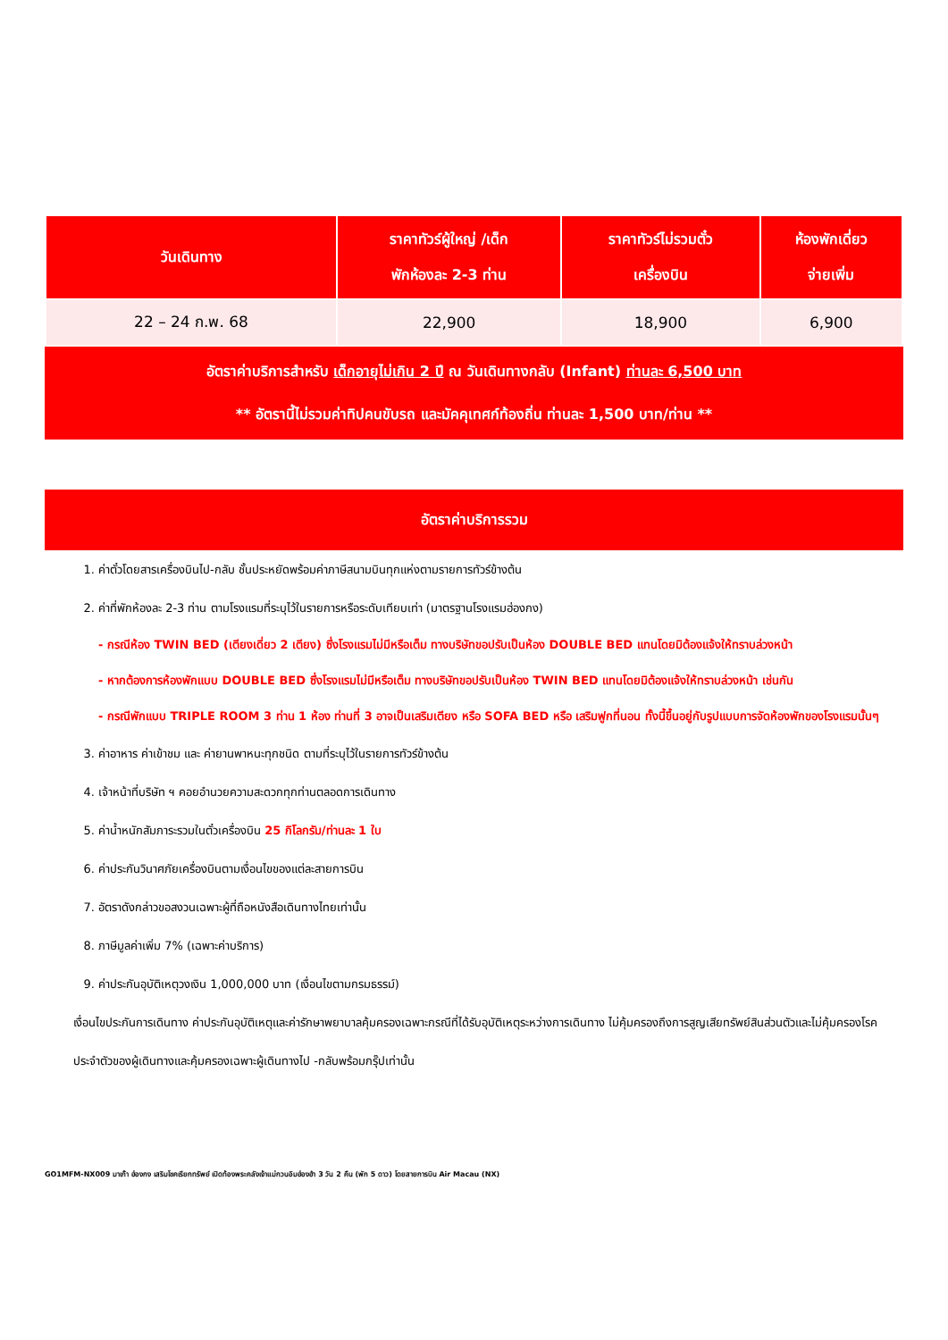| วันเดินทาง | ราคาทัวร์ผู้ใหญ่ /เด็ก พักห้องละ 2-3 ท่าน | ราคาทัวร์ไม่รวมตั๋ว เครื่องบิน | ห้องพักเดี่ยว จ่ายเพิ่ม |
| --- | --- | --- | --- |
| 22 – 24 ก.พ. 68 | 22,900 | 18,900 | 6,900 |
อัตราค่าบริการสำหรับ เด็กอายุไม่เกิน 2 ปี ณ วันเดินทางกลับ (Infant) ท่านละ 6,500 บาท
** อัตรานี้ไม่รวมค่าทิปคนขับรถ และมัคคุเทศก์ท้องถิ่น ท่านละ 1,500 บาท/ท่าน **
อัตราค่าบริการรวม
1. ค่าตั๋วโดยสารเครื่องบินไป-กลับ ชั้นประหยัดพร้อมค่าภาษีสนามบินทุกแห่งตามรายการทัวร์ข้างต้น
2. ค่าที่พักห้องละ 2-3 ท่าน ตามโรงแรมที่ระบุไว้ในรายการหรือระดับเทียบเท่า (มาตรฐานโรงแรมฮ่องกง)
- กรณีห้อง TWIN BED (เตียงเดี่ยว 2 เตียง) ซึ่งโรงแรมไม่มีหรือเต็ม ทางบริษัทขอปรับเป็นห้อง DOUBLE BED แทนโดยมิต้องแจ้งให้ทราบล่วงหน้า
- หากต้องการห้องพักแบบ DOUBLE BED ซึ่งโรงแรมไม่มีหรือเต็ม ทางบริษัทขอปรับเป็นห้อง TWIN BED แทนโดยมิต้องแจ้งให้ทราบล่วงหน้า เช่นกัน
- กรณีพักแบบ TRIPLE ROOM 3 ท่าน 1 ห้อง ท่านที่ 3 อาจเป็นเสริมเตียง หรือ SOFA BED หรือ เสริมฟูกที่นอน ทั้งนี้ขึ้นอยู่กับรูปแบบการจัดห้องพักของโรงแรมนั้นๆ
3. ค่าอาหาร ค่าเข้าชม และ ค่ายานพาหนะทุกชนิด ตามที่ระบุไว้ในรายการทัวร์ข้างต้น
4. เจ้าหน้าที่บริษัท ฯ คอยอำนวยความสะดวกทุกท่านตลอดการเดินทาง
5. ค่าน้ำหนักสัมภาระรวมในตั๋วเครื่องบิน 25 กิโลกรัม/ท่านละ 1 ใบ
6. ค่าประกันวินาศภัยเครื่องบินตามเงื่อนไขของแต่ละสายการบิน
7. อัตราดังกล่าวขอสงวนเฉพาะผู้ที่ถือหนังสือเดินทางไทยเท่านั้น
8. ภาษีมูลค่าเพิ่ม 7% (เฉพาะค่าบริการ)
9. ค่าประกันอุบัติเหตุวงเงิน 1,000,000 บาท (เงื่อนไขตามกรมธรรม์)
เงื่อนไขประกันการเดินทาง ค่าประกันอุบัติเหตุและค่ารักษาพยาบาลคุ้มครองเฉพาะกรณีที่ได้รับอุบัติเหตุระหว่างการเดินทาง ไม่คุ้มครองถึงการสูญเสียทรัพย์สินส่วนตัวและไม่คุ้มครองโรคประจำตัวของผู้เดินทางและคุ้มครองเฉพาะผู้เดินทางไป -กลับพร้อมกรุ๊ปเท่านั้น
GO1MFM-NX009 มาเก๊า ฮ่องกง เสริมโชคเรียกทรัพย์ เปิดท้องพระคลังเจ้าแม่กวนอิมฮ่องฮำ 3 วัน 2 คืน (พัก 5 ดาว) โดยสายการบิน Air Macau (NX)